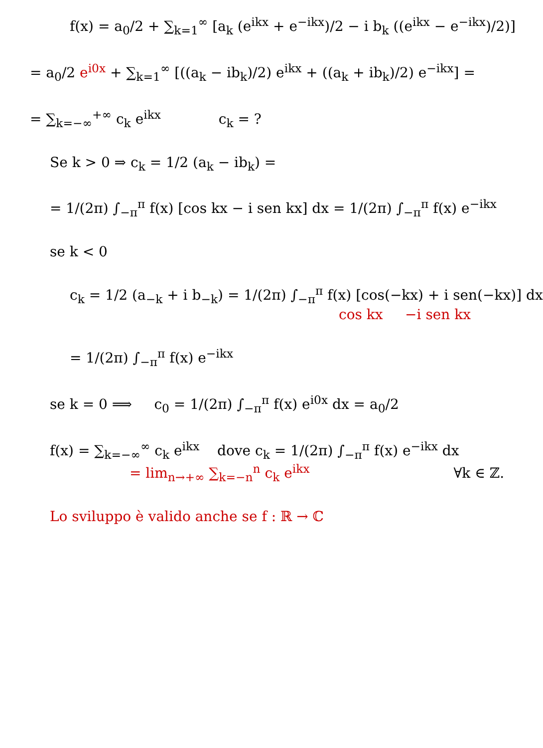f(x) = a<sub>0</sub>/2 + ∑<sub>k=1</sub><sup>∞</sup> [a<sub>k</sub> (e<sup>ikx</sup> + e<sup>−ikx</sup>)/2 − i b<sub>k</sub> ((e<sup>ikx</sup> − e<sup>−ikx</sup>)/2)]
= a<sub>0</sub>/2 e<sup>i0x</sup> + ∑<sub>k=1</sub><sup>∞</sup> [((a<sub>k</sub> − ib<sub>k</sub>)/2) e<sup>ikx</sup> + ((a<sub>k</sub> + ib<sub>k</sub>)/2) e<sup>−ikx</sup>] =
= ∑<sub>k=−∞</sub><sup>+∞</sup> c<sub>k</sub> e<sup>ikx</sup> c<sub>k</sub> = ?
Se k > 0 ⇒ c<sub>k</sub> = 1/2 (a<sub>k</sub> − ib<sub>k</sub>) =
= 1/(2π) ∫<sub>−π</sub><sup>π</sup> f(x) [cos kx − i sen kx] dx = 1/(2π) ∫<sub>−π</sub><sup>π</sup> f(x) e<sup>−ikx</sup>
se k < 0
c<sub>k</sub> = 1/2 (a<sub>−k</sub> + i b<sub>−k</sub>) = 1/(2π) ∫<sub>−π</sub><sup>π</sup> f(x) [cos(−kx) + i sen(−kx)] dx
cos kx −i sen kx
= 1/(2π) ∫<sub>−π</sub><sup>π</sup> f(x) e<sup>−ikx</sup>
se k = 0 ⟹ c<sub>0</sub> = 1/(2π) ∫<sub>−π</sub><sup>π</sup> f(x) e<sup>i0x</sup> dx = a<sub>0</sub>/2
f(x) = ∑<sub>k=−∞</sub><sup>∞</sup> c<sub>k</sub> e<sup>ikx</sup> dove c<sub>k</sub> = 1/(2π) ∫<sub>−π</sub><sup>π</sup> f(x) e<sup>−ikx</sup> dx
= lim<sub>n→+∞</sub> ∑<sub>k=−n</sub><sup>n</sup> c<sub>k</sub> e<sup>ikx</sup> ∀k ∈ ℤ.
Lo sviluppo è valido anche se f : ℝ → ℂ